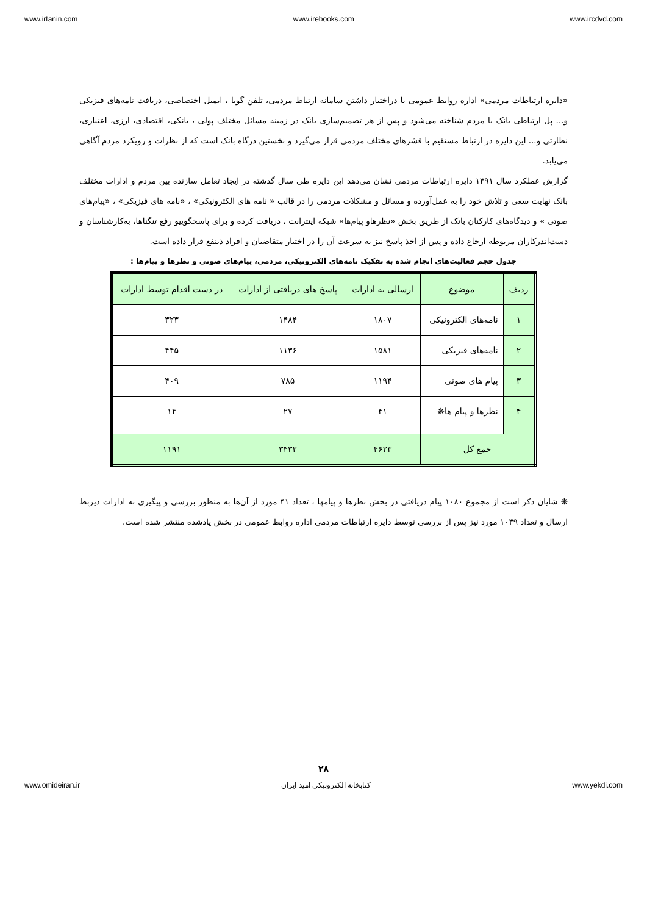www.irtanin.com www.irebooks.com www.ircdvd.com
«دایره ارتباطات مردمی» اداره روابط عمومی با دراختیار داشتن سامانه ارتباط مردمی، تلفن گویا ، ایمیل اختصاصی، دریافت نامه‌های فیزیکی و... پل ارتباطی بانک با مردم شناخته می‌شود و پس از هر تصمیم‌سازی بانک در زمینه مسائل مختلف پولی ، بانکی، اقتصادی، ارزی، اعتباری، نظارتی و... این دایره در ارتباط مستقیم با قشرهای مختلف مردمی قرار می‌گیرد و نخستین درگاه بانک است که از نظرات و رویکرد مردم آگاهی می‌یابد.
گزارش عملکرد سال ۱۳۹۱ دایره ارتباطات مردمی نشان می‌دهد این دایره طی سال گذشته در ایجاد تعامل سازنده بین مردم و ادارات مختلف بانک نهایت سعی و تلاش خود را به عمل‌آورده و مسائل و مشکلات مردمی را در قالب « نامه های الکترونیکی» ، «نامه های فیزیکی» ، «پیام‌های صوتی » و دیدگاه‌های کارکنان بانک از طریق بخش «نظرهاو پیام‌ها» شبکه اینترانت ، دریافت کرده و برای پاسخگوییو رفع تنگناها، به‌کارشناسان و دست‌اندرکاران مربوطه ارجاع داده و پس از اخذ پاسخ نیز به سرعت آن را در اختیار متقاضیان و افراد ذینفع قرار داده است.
جدول حجم فعالیت‌های انجام شده به تفکیک نامه‌های الکترونیکی، مردمی، پیام‌های صوتی و نظرها و پیام‌ها :
| ردیف | موضوع | ارسالی به ادارات | پاسخ های دریافتی از ادارات | در دست اقدام توسط ادارات |
| ۱ | نامه‌های الکترونیکی | ۱۸۰۷ | ۱۴۸۴ | ۳۲۳ |
| ۲ | نامه‌های فیزیکی | ۱۵۸۱ | ۱۱۳۶ | ۴۴۵ |
| ۳ | پیام های صوتی | ۱۱۹۴ | ۷۸۵ | ۴۰۹ |
| ۴ | نظرها و پیام ها❋ | ۴۱ | ۲۷ | ۱۴ |
| جمع کل | | ۴۶۲۳ | ۳۴۳۲ | ۱۱۹۱ |
❋ شایان ذکر است از مجموع ۱۰۸۰ پیام دریافتی در بخش نظرها و پیامها ، تعداد ۴۱ مورد از آن‌ها به منظور بررسی و پیگیری به ادارات ذیربط ارسال و تعداد ۱۰۳۹ مورد نیز پس از بررسی توسط دایره ارتباطات مردمی اداره روابط عمومی در بخش یادشده منتشر شده است.
۲۸
www.omideiran.ir کتابخانه الکترونیکی امید ایران www.yekdi.com